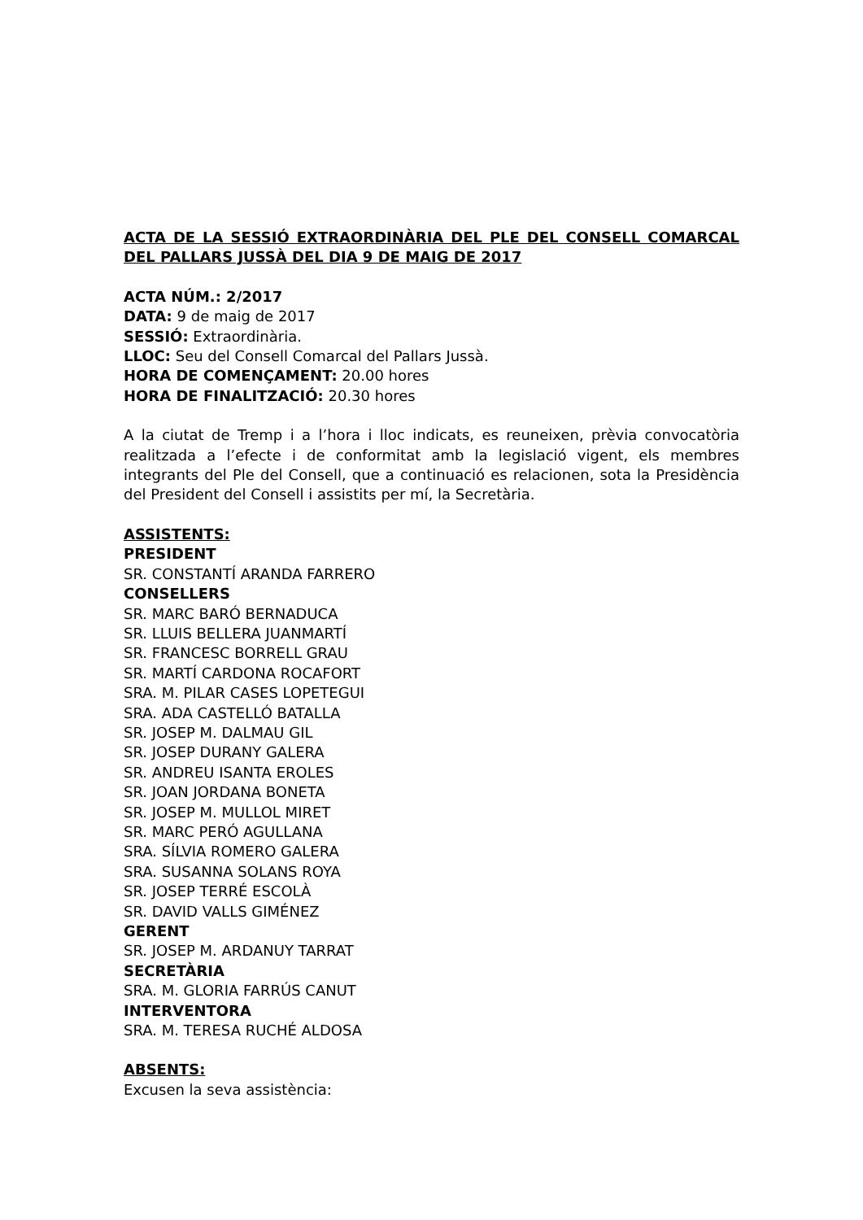ACTA DE LA SESSIÓ EXTRAORDINÀRIA DEL PLE DEL CONSELL COMARCAL DEL PALLARS JUSSÀ DEL DIA 9 DE MAIG DE 2017
ACTA NÚM.: 2/2017
DATA: 9 de maig de 2017
SESSIÓ: Extraordinària.
LLOC: Seu del Consell Comarcal del Pallars Jussà.
HORA DE COMENÇAMENT: 20.00 hores
HORA DE FINALITZACIÓ: 20.30 hores
A la ciutat de Tremp i a l’hora i lloc indicats, es reuneixen, prèvia convocatòria realitzada a l’efecte i de conformitat amb la legislació vigent, els membres integrants del Ple del Consell, que a continuació es relacionen, sota la Presidència del President del Consell i assistits per mí, la Secretària.
ASSISTENTS:
PRESIDENT
SR. CONSTANTÍ ARANDA FARRERO
CONSELLERS
SR. MARC BARÓ BERNADUCA
SR. LLUIS BELLERA JUANMARTÍ
SR. FRANCESC BORRELL GRAU
SR. MARTÍ CARDONA ROCAFORT
SRA. M. PILAR CASES LOPETEGUI
SRA. ADA CASTELLÓ BATALLA
SR. JOSEP M. DALMAU GIL
SR. JOSEP DURANY GALERA
SR. ANDREU ISANTA EROLES
SR. JOAN JORDANA BONETA
SR. JOSEP M. MULLOL MIRET
SR. MARC PERÓ AGULLANA
SRA. SÍLVIA ROMERO GALERA
SRA. SUSANNA SOLANS ROYA
SR. JOSEP TERRÉ ESCOLÀ
SR. DAVID VALLS GIMÉNEZ
GERENT
SR. JOSEP M. ARDANUY TARRAT
SECRETÀRIA
SRA. M. GLORIA FARRÚS CANUT
INTERVENTORA
SRA. M. TERESA RUCHÉ ALDOSA
ABSENTS:
Excusen la seva assistència: